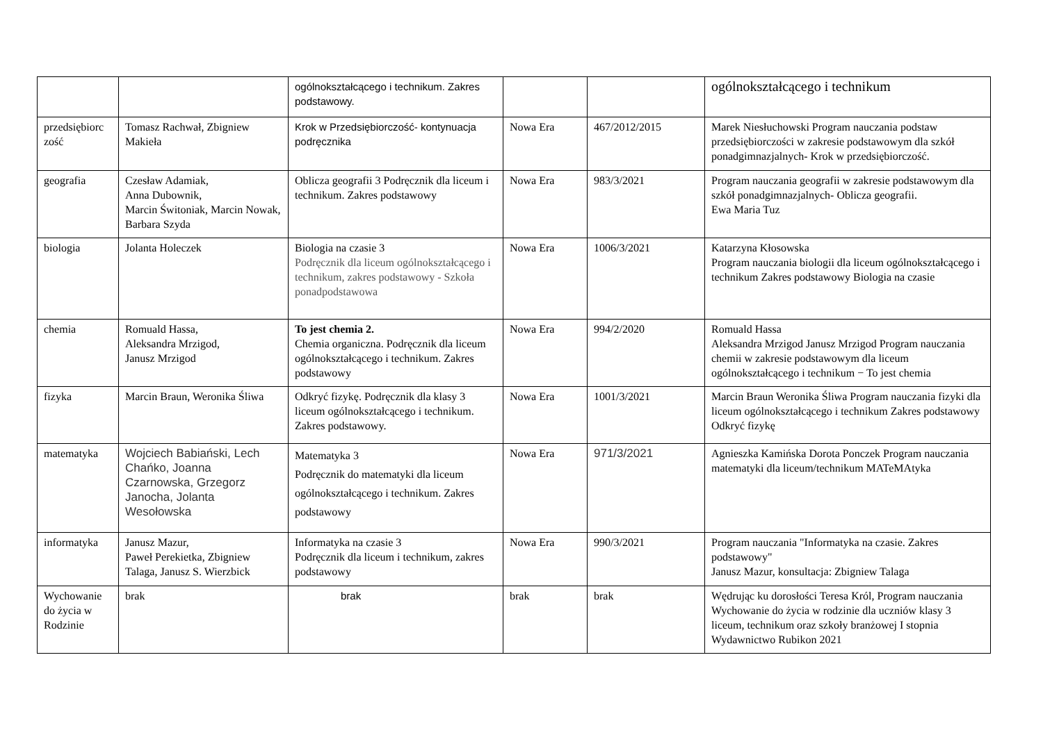| | | ogólnokształcącego i technikum. Zakres podstawowy. | | | ogólnokształcącego i technikum |
| przedsiębiorc zość | Tomasz Rachwał, Zbigniew Makieła | Krok w Przedsiębiorczość- kontynuacja podręcznika | Nowa Era | 467/2012/2015 | Marek Niesłuchowski Program nauczania podstaw przedsiębiorczości w zakresie podstawowym dla szkół ponadgimnazjalnych- Krok w przedsiębiorczość. |
| geografia | Czesław Adamiak, Anna Dubownik, Marcin Świtoniak, Marcin Nowak, Barbara Szyda | Oblicza geografii 3 Podręcznik dla liceum i technikum. Zakres podstawowy | Nowa Era | 983/3/2021 | Program nauczania geografii w zakresie podstawowym dla szkół ponadgimnazjalnych- Oblicza geografii. Ewa Maria Tuz |
| biologia | Jolanta Holeczek | Biologia na czasie 3 Podręcznik dla liceum ogólnokształcącego i technikum, zakres podstawowy - Szkoła ponadpodstawowa | Nowa Era | 1006/3/2021 | Katarzyna Kłosowska Program nauczania biologii dla liceum ogólnokształcącego i technikum Zakres podstawowy Biologia na czasie |
| chemia | Romuald Hassa, Aleksandra Mrzigod, Janusz Mrzigod | To jest chemia 2. Chemia organiczna. Podręcznik dla liceum ogólnokształcącego i technikum. Zakres podstawowy | Nowa Era | 994/2/2020 | Romuald Hassa Aleksandra Mrzigod Janusz Mrzigod Program nauczania chemii w zakresie podstawowym dla liceum ogólnokształcącego i technikum − To jest chemia |
| fizyka | Marcin Braun, Weronika Śliwa | Odkryć fizykę. Podręcznik dla klasy 3 liceum ogólnokształcącego i technikum. Zakres podstawowy. | Nowa Era | 1001/3/2021 | Marcin Braun Weronika Śliwa Program nauczania fizyki dla liceum ogólnokształcącego i technikum Zakres podstawowy Odkryć fizykę |
| matematyka | Wojciech Babiański, Lech Chańko, Joanna Czarnowska, Grzegorz Janocha, Jolanta Wesołowska | Matematyka 3 Podręcznik do matematyki dla liceum ogólnokształcącego i technikum. Zakres podstawowy | Nowa Era | 971/3/2021 | Agnieszka Kamińska Dorota Ponczek Program nauczania matematyki dla liceum/technikum MATeMAtyka |
| informatyka | Janusz Mazur, Paweł Perekietka, Zbigniew Talaga, Janusz S. Wierzbick | Informatyka na czasie 3 Podręcznik dla liceum i technikum, zakres podstawowy | Nowa Era | 990/3/2021 | Program nauczania "Informatyka na czasie. Zakres podstawowy" Janusz Mazur, konsultacja: Zbigniew Talaga |
| Wychowanie do życia w Rodzinie | brak | brak | brak | brak | Wędrując ku dorosłości Teresa Król, Program nauczania Wychowanie do życia w rodzinie dla uczniów klasy 3 liceum, technikum oraz szkoły branżowej I stopnia Wydawnictwo Rubikon 2021 |